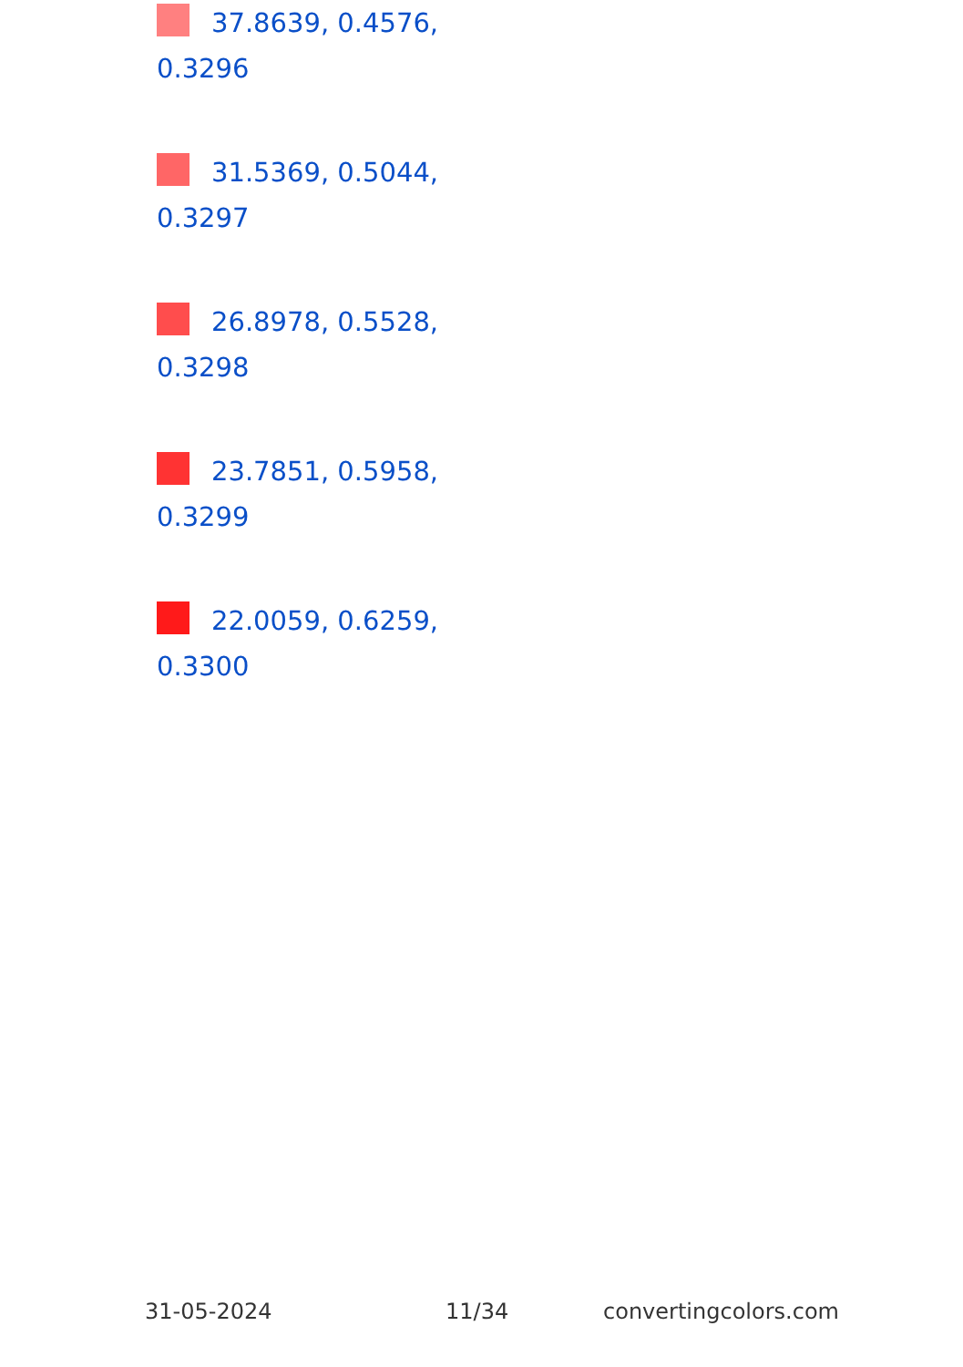37.8639, 0.4576, 0.3296
31.5369, 0.5044, 0.3297
26.8978, 0.5528, 0.3298
23.7851, 0.5958, 0.3299
22.0059, 0.6259, 0.3300
31-05-2024 11/34 convertingcolors.com